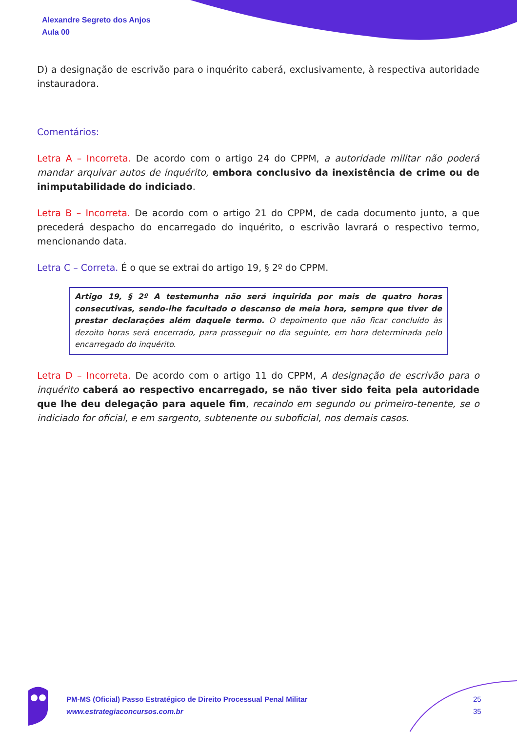Alexandre Segreto dos Anjos
Aula 00
D) a designação de escrivão para o inquérito caberá, exclusivamente, à respectiva autoridade instauradora.
Comentários:
Letra A – Incorreta. De acordo com o artigo 24 do CPPM, a autoridade militar não poderá mandar arquivar autos de inquérito, embora conclusivo da inexistência de crime ou de inimputabilidade do indiciado.
Letra B – Incorreta. De acordo com o artigo 21 do CPPM, de cada documento junto, a que precederá despacho do encarregado do inquérito, o escrivão lavrará o respectivo termo, mencionando data.
Letra C – Correta. É o que se extrai do artigo 19, § 2º do CPPM.
Artigo 19, § 2º A testemunha não será inquirida por mais de quatro horas consecutivas, sendo-lhe facultado o descanso de meia hora, sempre que tiver de prestar declarações além daquele termo. O depoimento que não ficar concluído às dezoito horas será encerrado, para prosseguir no dia seguinte, em hora determinada pelo encarregado do inquérito.
Letra D – Incorreta. De acordo com o artigo 11 do CPPM, A designação de escrivão para o inquérito caberá ao respectivo encarregado, se não tiver sido feita pela autoridade que lhe deu delegação para aquele fim, recaindo em segundo ou primeiro-tenente, se o indiciado for oficial, e em sargento, subtenente ou suboficial, nos demais casos.
PM-MS (Oficial) Passo Estratégico de Direito Processual Penal Militar
www.estrategiaconcursos.com.br
25
35